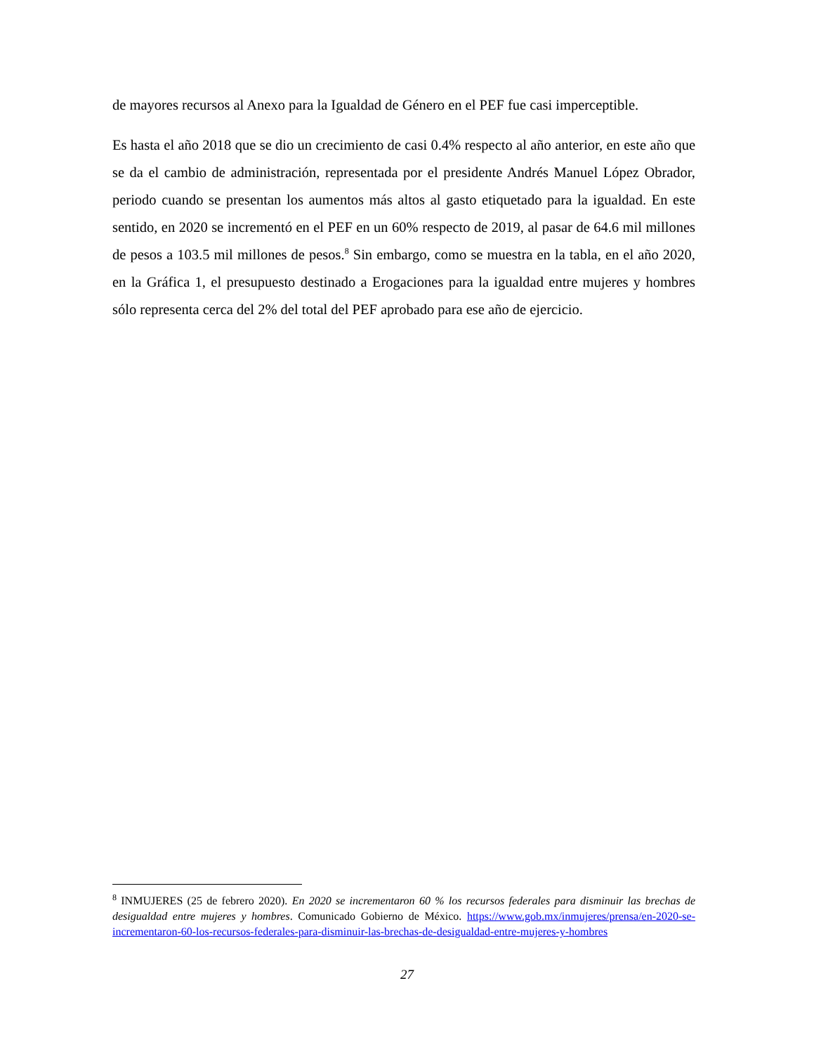de mayores recursos al Anexo para la Igualdad de Género en el PEF fue casi imperceptible.
Es hasta el año 2018 que se dio un crecimiento de casi 0.4% respecto al año anterior, en este año que se da el cambio de administración, representada por el presidente Andrés Manuel López Obrador, periodo cuando se presentan los aumentos más altos al gasto etiquetado para la igualdad. En este sentido, en 2020 se incrementó en el PEF en un 60% respecto de 2019, al pasar de 64.6 mil millones de pesos a 103.5 mil millones de pesos.<sup>8</sup> Sin embargo, como se muestra en la tabla, en el año 2020, en la Gráfica 1, el presupuesto destinado a Erogaciones para la igualdad entre mujeres y hombres sólo representa cerca del 2% del total del PEF aprobado para ese año de ejercicio.
<sup>8</sup> INMUJERES (25 de febrero 2020). En 2020 se incrementaron 60 % los recursos federales para disminuir las brechas de desigualdad entre mujeres y hombres. Comunicado Gobierno de México. https://www.gob.mx/inmujeres/prensa/en-2020-se-incrementaron-60-los-recursos-federales-para-disminuir-las-brechas-de-desigualdad-entre-mujeres-y-hombres
27